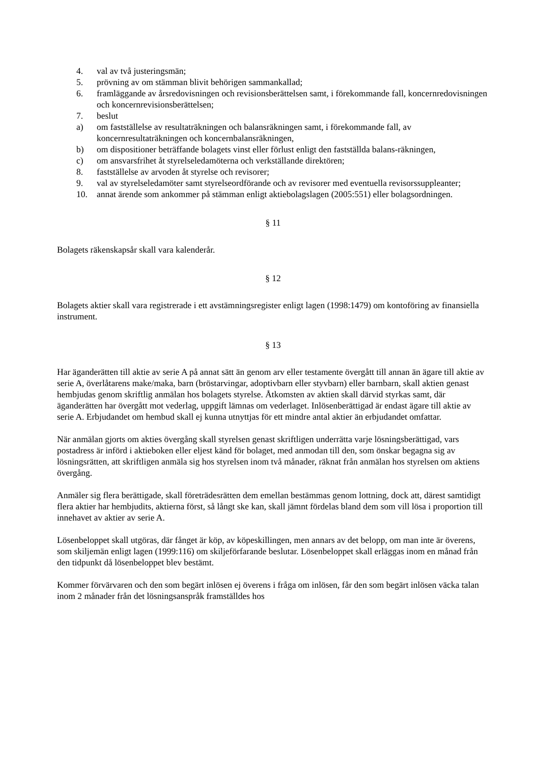4. val av två justeringsmän;
5. prövning av om stämman blivit behörigen sammankallad;
6. framläggande av årsredovisningen och revisionsberättelsen samt, i förekommande fall, koncernredovisningen och koncernrevisionsberättelsen;
7. beslut
a) om fastställelse av resultaträkningen och balansräkningen samt, i förekommande fall, av koncernresultaträkningen och koncernbalansräkningen,
b) om dispositioner beträffande bolagets vinst eller förlust enligt den fastställda balans-räkningen,
c) om ansvarsfrihet åt styrelseledamöterna och verkställande direktören;
8. fastställelse av arvoden åt styrelse och revisorer;
9. val av styrelseledamöter samt styrelseordförande och av revisorer med eventuella revisorssuppleanter;
10. annat ärende som ankommer på stämman enligt aktiebolagslagen (2005:551) eller bolagsordningen.
§ 11
Bolagets räkenskapsår skall vara kalenderår.
§ 12
Bolagets aktier skall vara registrerade i ett avstämningsregister enligt lagen (1998:1479) om kontoföring av finansiella instrument.
§ 13
Har äganderätten till aktie av serie A på annat sätt än genom arv eller testamente övergått till annan än ägare till aktie av serie A, överlåtarens make/maka, barn (bröstarvingar, adoptivbarn eller styvbarn) eller barnbarn, skall aktien genast hembjudas genom skriftlig anmälan hos bolagets styrelse. Åtkomsten av aktien skall därvid styrkas samt, där äganderätten har övergått mot vederlag, uppgift lämnas om vederlaget. Inlösenberättigad är endast ägare till aktie av serie A. Erbjudandet om hembud skall ej kunna utnyttjas för ett mindre antal aktier än erbjudandet omfattar.
När anmälan gjorts om akties övergång skall styrelsen genast skriftligen underrätta varje lösningsberättigad, vars postadress är införd i aktieboken eller eljest känd för bolaget, med anmodan till den, som önskar begagna sig av lösningsrätten, att skriftligen anmäla sig hos styrelsen inom två månader, räknat från anmälan hos styrelsen om aktiens övergång.
Anmäler sig flera berättigade, skall företrädesrätten dem emellan bestämmas genom lottning, dock att, därest samtidigt flera aktier har hembjudits, aktierna först, så långt ske kan, skall jämnt fördelas bland dem som vill lösa i proportion till innehavet av aktier av serie A.
Lösenbeloppet skall utgöras, där fånget är köp, av köpeskillingen, men annars av det belopp, om man inte är överens, som skiljemän enligt lagen (1999:116) om skiljeförfarande beslutar. Lösenbeloppet skall erläggas inom en månad från den tidpunkt då lösenbeloppet blev bestämt.
Kommer förvärvaren och den som begärt inlösen ej överens i fråga om inlösen, får den som begärt inlösen väcka talan inom 2 månader från det lösningsanspråk framställdes hos